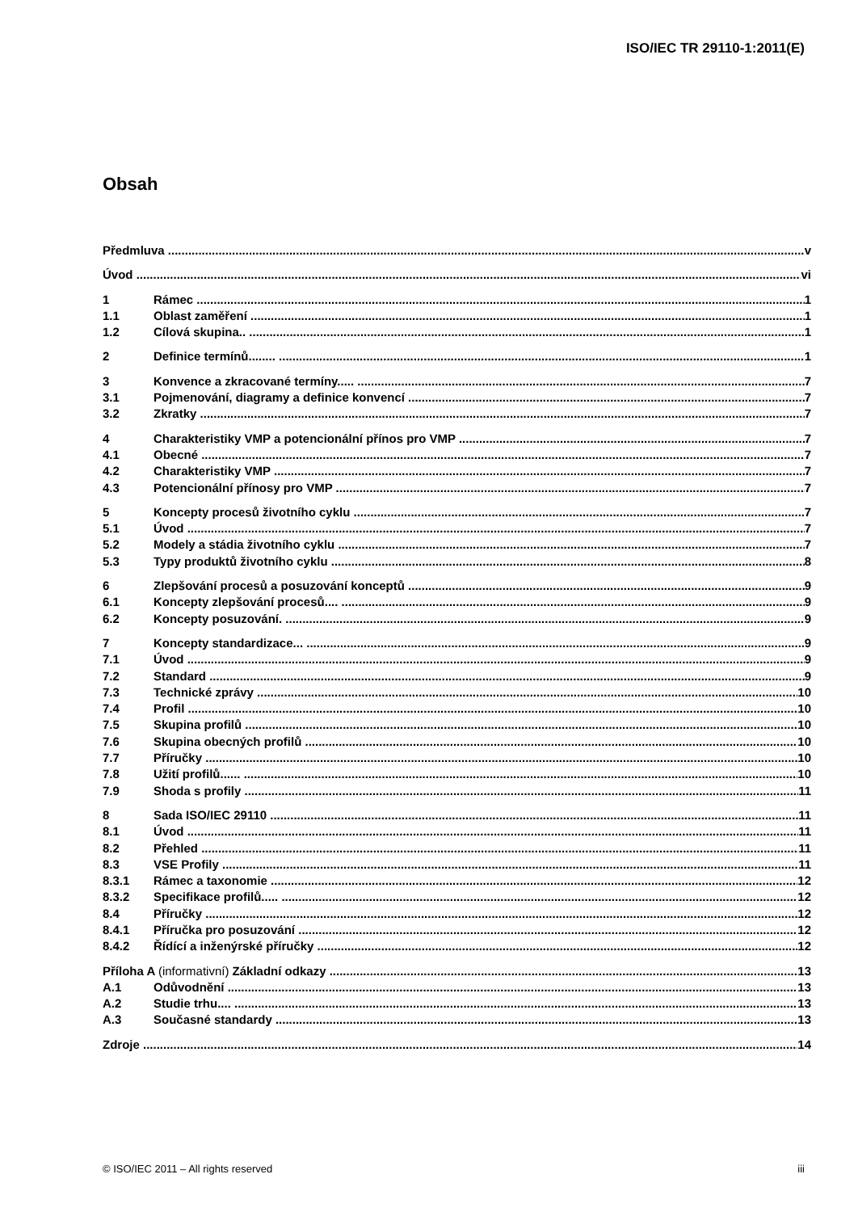ISO/IEC TR 29110-1:2011(E)
Obsah
Předmluva v
Úvod vi
1 Rámec 1
1.1 Oblast zaměření 1
1.2 Cílová skupina.. 1
2 Definice termínů........ 1
3 Konvence a zkracované termíny..... 7
3.1 Pojmenování, diagramy a definice konvencí 7
3.2 Zkratky 7
4 Charakteristiky VMP a potencionální přínos pro VMP 7
4.1 Obecné 7
4.2 Charakteristiky VMP 7
4.3 Potencionální přínosy pro VMP 7
5 Koncepty procesů životního cyklu 7
5.1 Úvod 7
5.2 Modely a stádia životního cyklu 7
5.3 Typy produktů životního cyklu 8
6 Zlepšování procesů a posuzování konceptů 9
6.1 Koncepty zlepšování procesů.... 9
6.2 Koncepty posuzování. 9
7 Koncepty standardizace... 9
7.1 Úvod 9
7.2 Standard 9
7.3 Technické zprávy 10
7.4 Profil 10
7.5 Skupina profilů 10
7.6 Skupina obecných profilů 10
7.7 Příručky 10
7.8 Užití profilů...... 10
7.9 Shoda s profily 11
8 Sada ISO/IEC 29110 11
8.1 Úvod 11
8.2 Přehled 11
8.3 VSE Profily 11
8.3.1 Rámec a taxonomie 12
8.3.2 Specifikace profilů..... 12
8.4 Příručky 12
8.4.1 Příručka pro posuzování 12
8.4.2 Řídící a inženýrské příručky 12
Příloha A (informativní) Základní odkazy 13
A.1 Odůvodnění 13
A.2 Studie trhu.... 13
A.3 Současné standardy 13
Zdroje 14
© ISO/IEC 2011 – All rights reserved iii